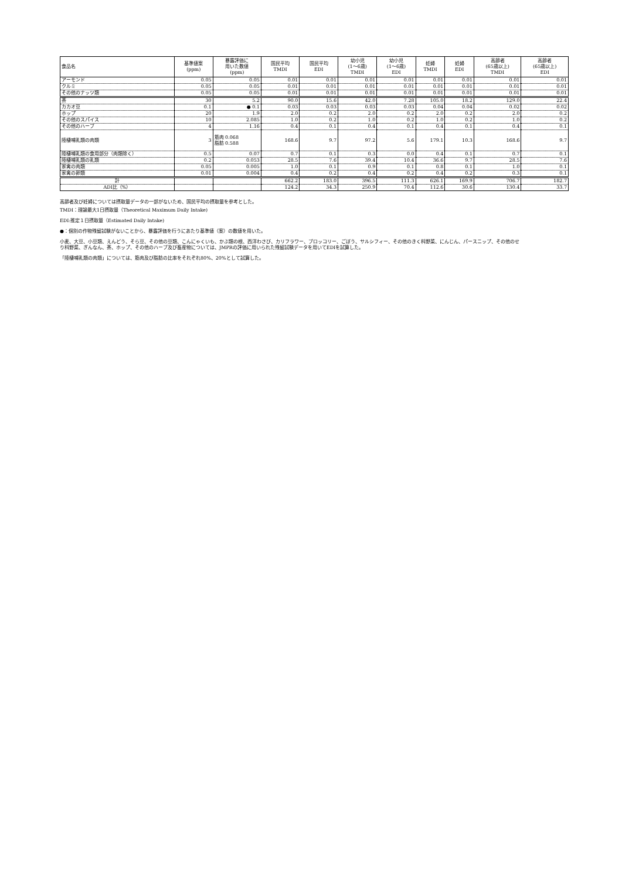| 食品名 | 基準値案 (ppm) | 暴露評価に 用いた数値 (ppm) | 国民平均 TMDI | 国民平均 EDI | 幼小児 (1～6歳) TMDI | 幼小児 (1～6歳) EDI | 妊婦 TMDI | 妊婦 EDI | 高齢者 (65歳以上) TMDI | 高齢者 (65歳以上) EDI |
| --- | --- | --- | --- | --- | --- | --- | --- | --- | --- | --- |
| アーモンド | 0.05 | 0.05 | 0.01 | 0.01 | 0.01 | 0.01 | 0.01 | 0.01 | 0.01 | 0.01 |
| クルミ | 0.05 | 0.05 | 0.01 | 0.01 | 0.01 | 0.01 | 0.01 | 0.01 | 0.01 | 0.01 |
| その他のナッツ類 | 0.05 | 0.05 | 0.01 | 0.01 | 0.01 | 0.01 | 0.01 | 0.01 | 0.01 | 0.01 |
| 茶 | 30 | 5.2 | 90.0 | 15.6 | 42.0 | 7.28 | 105.0 | 18.2 | 129.0 | 22.4 |
| カカオ豆 | 0.1 | ● 0.1 | 0.03 | 0.03 | 0.03 | 0.03 | 0.04 | 0.04 | 0.02 | 0.02 |
| ホップ | 20 | 1.9 | 2.0 | 0.2 | 2.0 | 0.2 | 2.0 | 0.2 | 2.0 | 0.2 |
| その他のスパイス | 10 | 2.085 | 1.0 | 0.2 | 1.0 | 0.2 | 1.0 | 0.2 | 1.0 | 0.2 |
| その他のハーブ | 4 | 1.16 | 0.4 | 0.1 | 0.4 | 0.1 | 0.4 | 0.1 | 0.4 | 0.1 |
| 陸棲哺乳類の肉類 | 3 | 筋肉 0.068 脂肪 0.588 | 168.6 | 9.7 | 97.2 | 5.6 | 179.1 | 10.3 | 168.6 | 9.7 |
| 陸棲哺乳類の食用部分（肉類除く） | 0.5 | 0.07 | 0.7 | 0.1 | 0.3 | 0.0 | 0.4 | 0.1 | 0.7 | 0.1 |
| 陸棲哺乳類の乳類 | 0.2 | 0.053 | 28.5 | 7.6 | 39.4 | 10.4 | 36.6 | 9.7 | 28.5 | 7.6 |
| 家禽の肉類 | 0.05 | 0.005 | 1.0 | 0.1 | 0.9 | 0.1 | 0.8 | 0.1 | 1.0 | 0.1 |
| 家禽の卵類 | 0.01 | 0.004 | 0.4 | 0.2 | 0.4 | 0.2 | 0.4 | 0.2 | 0.3 | 0.1 |
| 計 | | | 662.2 | 183.0 | 396.5 | 111.3 | 626.1 | 169.9 | 706.7 | 182.7 |
| ADI比（%） | | | 124.2 | 34.3 | 250.9 | 70.4 | 112.6 | 30.6 | 130.4 | 33.7 |
高齢者及び妊婦については摂取量データの一部がないため、国民平均の摂取量を参考とした。
TMDI：理論最大1日摂取量（Theoretical Maximum Daily Intake)
EDI:推定１日摂取量（Estimated Daily Intake)
●：個別の作物残留試験がないことから、暴露評価を行うにあたり基準値（案）の数値を用いた。
小麦、大豆、小豆類、えんどう、そら豆、その他の豆類、こんにゃくいも、かぶ類の根、西洋わさび、カリフラワー、ブロッコリー、ごぼう、サルシフィー、その他のきく科野菜、にんじん、パースニップ、その他のせり科野菜、ぎんなん、茶、ホップ、その他のハーブ及び畜産物については、JMPRの評価に用いられた残留試験データを用いてEDIを試算した。
「陸棲哺乳類の肉類」については、筋肉及び脂肪の比率をそれぞれ80%、20%として試算した。